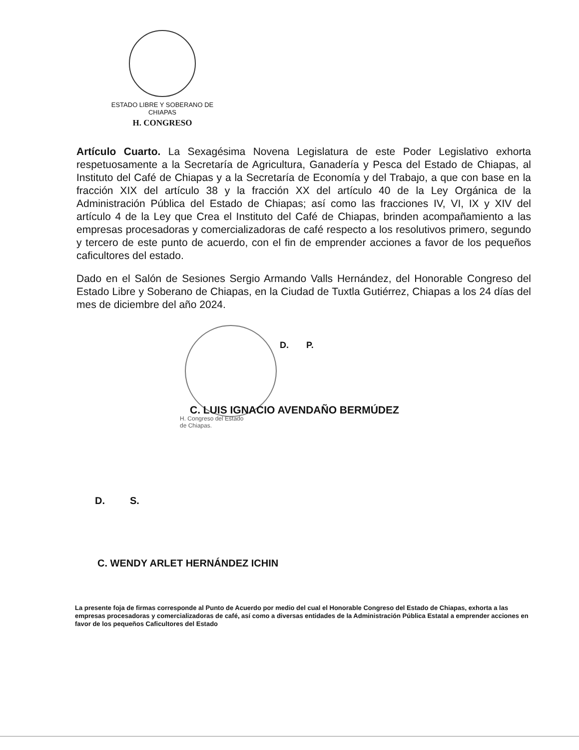ESTADO LIBRE Y SOBERANO DE
CHIAPAS
H. CONGRESO
Artículo Cuarto. La Sexagésima Novena Legislatura de este Poder Legislativo exhorta respetuosamente a la Secretaría de Agricultura, Ganadería y Pesca del Estado de Chiapas, al Instituto del Café de Chiapas y a la Secretaría de Economía y del Trabajo, a que con base en la fracción XIX del artículo 38 y la fracción XX del artículo 40 de la Ley Orgánica de la Administración Pública del Estado de Chiapas; así como las fracciones IV, VI, IX y XIV del artículo 4 de la Ley que Crea el Instituto del Café de Chiapas, brinden acompañamiento a las empresas procesadoras y comercializadoras de café respecto a los resolutivos primero, segundo y tercero de este punto de acuerdo, con el fin de emprender acciones a favor de los pequeños caficultores del estado.
Dado en el Salón de Sesiones Sergio Armando Valls Hernández, del Honorable Congreso del Estado Libre y Soberano de Chiapas, en la Ciudad de Tuxtla Gutiérrez, Chiapas a los 24 días del mes de diciembre del año 2024.
D. P.
C. LUIS IGNACIO AVENDAÑO BERMÚDEZ
H. Congreso del Estado
de Chiapas.
D. S.
C. WENDY ARLET HERNÁNDEZ ICHIN
La presente foja de firmas corresponde al Punto de Acuerdo por medio del cual el Honorable Congreso del Estado de Chiapas, exhorta a las empresas procesadoras y comercializadoras de café, así como a diversas entidades de la Administración Pública Estatal a emprender acciones en favor de los pequeños Caficultores del Estado